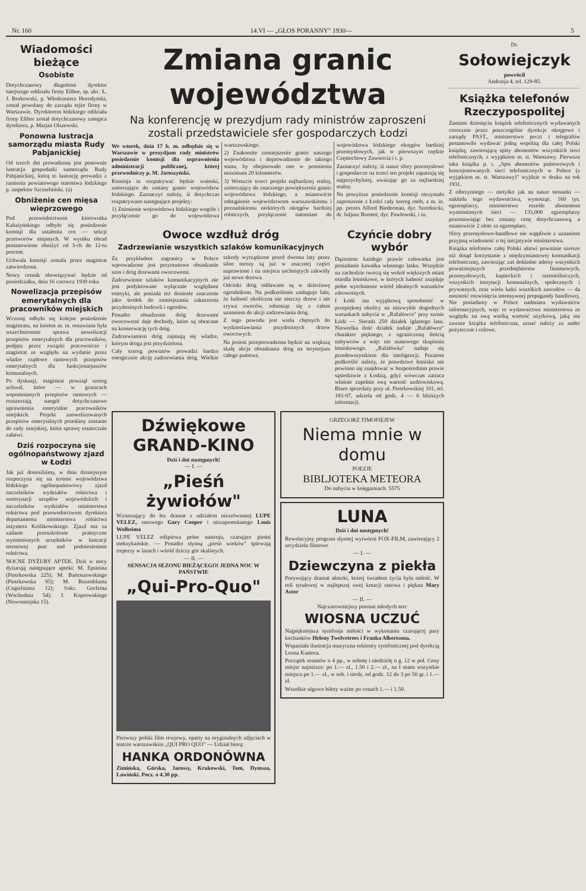Nr. 160 14.VI — „GŁOS PORANNY" 1930— 5
Wiadomości bieżące
Osobiste
Dotychczasowy długoletni dyrektor tutejszego oddziału firmy Elibor, sp. akc. Ł. J. Borkowski, p. Włodzimierz Horodyński, został powołany do zarządu tejże firmy w Warszawie. Dyrektorem łódzkiego oddziału firmy Elibor został dotychczasowy zastępca dyrektora, p. Marjan Olszewski.
Ponowna lustracja samorządu miasta Rudy Pabjanickiej
Od trzech dni prowadzona jest ponownie lustracja gospodarki samorządu Rudy Pabjanickiej, którą to lustrację prowadzi z ramienia powiatowego starostwa łódzkiego p. inspektor Szczerbiński. (a)
Obniżenie cen mięsa wieprzowego
Pod przewodnictwem kierownika Kałużyńskiego odbyło się posiedzenie komisji dla ustalenia cen — sekcji przetworów mięsnych. W wyniku obrad postanowiono obniżyć od 3-ch do 12-tu procent.
Uchwała komisji została przez magistrat zatwierdzona.
Nowy cennik obowiązywać będzie od poniedziałku, dnia 16 czerwca 1930 roku
Nowelizacja przepisów emerytalnych dla pracowników miejskich
Wczoraj odbyło się kolejne posiedzenie magistratu, na którem m. in. omawiana była wszechstronnie sprawa nowelizacji przepisów emerytalnych dla pracowników, podjęta przez związki pracownicze i magistrat ze względu na wydanie przez władze rządowe ramowych przepisów emerytalnych dla funkcjonarjuszów komunalnych.
Po dyskusji, magistrat powziął szereg uchwał, które — w granicach wspomnianych przepisów ramowych — rozszerzają naogół dotychczasowe uprawnienia emerytalne pracowników miejskich. Projekt znowelizowanych przepisów emerytalnych przesłany zostanie do rady miejskiej, która sprawę ostatecznie załatwi.
Dziś rozpoczyna się ogólnopaństwowy zjazd w Łodzi
Jak już donosiliśmy, w dniu dzisiejszym rozpoczyna się na terenie województwa łódzkiego ogólnopaństwowy zjazd naczelników wydziałów rolnictwa i weterynarji urzędów wojewódzkich i naczelników wydziałów ministerstwa rolnictwa pod przewodnictwem dyrektora departamentu ministerstwa rolnictwa inżyniera Królikowskiego. Zjazd ma za zadanie przeszkolenie praktyczne wymienionych urzędników w lustracji terenowej prac nad podniesieniem rolnictwa.
NOCNE DYŻURY APTEK. Dziś w nocy dyżurują następujące apteki: M. Epsteina (Piotrkowska 225); M. Bartoszewskiego (Piotrkowska 95); M. Rozenbluma (Cegielniana 12); Sukc. Gorfeina (Wschodnia 54); J. Koprowskiego (Nowomiejska 15).
Zmiana granic województwa
Na konferencję w prezydjum rady ministrów zaproszeni zostali przedstawiciele sfer gospodarczych Łodzi
We wtorek, dnia 17 b. m. odbędzie się w Warszawie w prezydjum rady ministrów posiedzenie komisji dla usprawnienia administracji publicznej, której przewodniczy p. M. Jaroszyński.
Komisja ta rozpatrywać będzie wnioski, zmierzające do zmiany granic województw łódzkiego. Zaznaczyć należy, iż dotychczas rozpatrywano następujące projekty:
1) Zniesienie województwa łódzkiego wogóle i przyłączenie go do województwa warszawskiego.
2) Znakomite zmniejszenie granic naszego województwa i doprowadzenie do takiego stanu, by obejmowało ono w promieniu maximum 20 kilometrów.
3) Wreszcie trzeci projekt najbardziej realny, zmierzający do znacznego powiększenia granic województwa łódzkiego, a mianowicie odstąpienie województwom warszawskiemu i poznańskiemu niektórych okręgów bardziej rolniczych, przyłączenie natomiast do województwa łódzkiego okręgów bardziej przemysłowych, jak w pierwszym rzędzie Częstochowy Zawiercia i t. p.
Zaznaczyć należy, iż nasze sfery przemysłowe i gospodarcze na trzeci ten projekt zapatrują się najprzychylniej, uważając go za najbardziej realny.
Na powyższe posiedzenie komisji otrzymało zaproszenie z Łodzi cały szereg osób, a m. in. pp. prezes Alfred Biederman, dyr. Szrednicki, dr. Juljusz Bornett, dyr. Pawłowski, i in.
Owoce wzdłuż dróg
Zadrzewianie wszystkich szlaków komunikacyjnych
Za przykładem zagranicy w Polsce wprowadzone jest przymusowe obsadzanie szos i dróg drzewami owocowemi.
Zadrzewienie szlaków komunikacyjnych nie jest podyktowane wyłącznie względami estetyki, ale posiada też doniosłe znaczenie jako środek do zmniejszania zakurzenia przydrożnych budowli i ogrodów.
Ponadto obsadzenie dróg drzewami owocowemi daje dochody, które są obracane na konserwację tych dróg.
Zadrzewianiem dróg zajmują się władze, którym droga jest przydzielona.
Cały szereg powiatów prowadzi bardzo energicznie akcję zadrzewiania dróg. Wielkie szkody wyrządzone przed dwoma laty przez silne mrozy są już w znacznej części naprawione i na miejscu uschniętych zakwitły już nowe drzewa.
Odcinki dróg oddawane są w dzierżawę ogrodnikom. Na podkreślenie zasługuje fakt, że ludność okoliczna nie niszczy drzew i nie zrywa owoców, odnosząc się z całem uznaniem do akcji zadrzewiania dróg.
Z tego powodu jest wielu chętnych do wydzierżawiania przydrożnych drzew owocowych.
Na jesieni przeprowadzona będzie na większą skalę akcja obsadzania dróg na terytorjum całego państwa.
Czyńcie dobry wybór
Dążeniem każdego prawie człowieka jest posiadanie kawałka własnego lasku. Wszędzie na zachodzie tworzą się wokół większych miast osiedla letniskowe, w których ludność znajduje pełne wytchnienie wśród idealnych warunków zdrowotnych.
I Łódź ma wyjątkową sposobność w przepięknej okolicy na niezwykle dogodnych warunkach nabycia w „Rafałówce" przy szosie Łódź — Sieradz 250 działek iglastego lasu. Niewielka ilość działek nadaje „Rafałówce" charakter pięknego, z ograniczoną ilością nabywców a więc nie masowego skupienia letniskowego. „Rafałówka" nadaje się przedewszystkiem dla inteligencji. Pozatem podkreślić należy, że prawdziwe letnisko nie powinno się znajdować w bezpośrednim prawie sąsiedztwie z Łodzią, gdyż wówczas zatraca właśnie zupełnie swą wartość uzdrowiskową. Biuro sprzedaży przy ul. Piotrkowskiej 101, tel. 183-97, udziela od godz. 4 — 6 bliższych informacji.
Dźwiękowe GRAND-KINO
Dziś i dni następnych!
— I. —
„Pieśń żywiołów"
Wzruszający do łez dramat z udziałem niezrównanej LUPE VELEZ, rasowego Gary Cooper i niezapomnianego Louis Wolheima
LUPE VELEZ odśpiewa pełne nastroju, czarujące pieśni meksykańskie. — Ponadto słynną „pieśń wieków" śpiewają treperzy w lasach i wśród dziczy gór skalistych.
— II. —
SENSACJA SEZONU BIEŻĄCEGO! JEDNA NOC W PAŃSTWIE
„Qui-Pro-Quo"
Pierwszy polski film rewjowy, oparty na oryginalnych zdjęciach w teatrze warszawskim „QUI PRO QUO" — Udział biorą:
HANKA ORDONÓWNA
Zimińska, Górska, Jarossy, Krukowski, Tom, Dymsza, Lawiński. Pocz. o 4.30 pp.
GRZEGORZ TIMOFIEJEW
Niema mnie w domu
POEZJE
BIBLJOTEKA METEORA
Do nabycia w księgarniach. 5575
LUNA
Dziś i dni następnych!
Rewelacyjny program słynnej wytwórni FOX-FILM, zawierający 2 arcydzieła filmowe
— I. —
Dziewczyna z piekła
Porywający dramat aktorki, której światłem życia była miłość. W roli tytułowej w najlepszej swej kreacji rasowa i piękna Mary Astor
— II. —
Najczarowniejszy poemat młodych serc
WIOSNA UCZUĆ
Najpiękniejsza symfonja miłości w wykonaniu czarującej pary kochanków Heleny Twelvetrees i Franka Albertsona.
Wspaniała ilustracja muzyczna orkiestry symfonicznej pod dyrekcją Leona Kantora.
Początek seansów o 4 pp., w sobotę i niedzielę o g. 12 w poł. Ceny miejsc najniższe: po 1.— zł., 1.50 i 2.— zł., na I seans wszystkie miejsca po 1.— zł., w sob. i niedz. od godz. 12 do 3 po 50 gr. i 1.— zł.
Wszelkie ulgowe bilety ważne po cenach 1.— i 1.50.
Dr.
Sołowiejczyk
powrócił
Andrzeja 4, tel. 129-85.
Książka telefonów Rzeczypospolitej
Zamiast dziesięciu książek telefonicznych wydawanych corocznie przez poszczególne dyrekcje okręgowe i zarządy PAST., ministerstwo poczt i telegrafów postanowiło wydawać jedną wspólną dla całej Polski książkę, zawierającą spisy abonentów wszystkich sieci telefonicznych, z wyjątkiem m. st. Warszawy. Pierwsza taka książka p. t. „Spis abonentów państwowych i koncejonowanych sieci telefonicznych w Polsce (z wyjątkiem m. st. Warszawy)" wyjdzie w druku na rok 1931.
Z olbrzymiego — nietylko jak na nasze stosunki — nakładu tego wydawnictwa, wynosząc. 160 tys. egzemplarzy, ministerstwo roześle abonentom wymienionych sieci — 135,000 egzemplarzy pozostawiając bez zmiany cenę dotychczasową, a mianowicie 2 złote za egzemplarz.
Sfery przemysłowo-handlowe nie wątpliwie z uznaniem przyjmą wiadomość o tej inicjatywie ministerstwa.
Książka telefonów całej Polski ułatwi poważnie szersze niż dotąd korzystanie z międzymiastowej komunikacji telefonicznej, zawierając zaś dokładne adresy wszystkich poważniejszych przedsiębiorstw finansowych, przemysłowych, kupieckich i rzemieślniczych, wszystkich instytucji komunalnych, społecznych i prywatnych, oraz wielu ludzi wszelkich zawodów — da możność rozwinięcia intensywnej propagandy handlowej. Nie posiadamy w Polsce nadmiaru wydawnictw informacyjnych, więc to wydawnictwo ministerstwa ze względu na swą wielką wartość użytkową, jaką ma zawsze książka telefoniczna, uznać należy za nader pożyteczne i celowe.